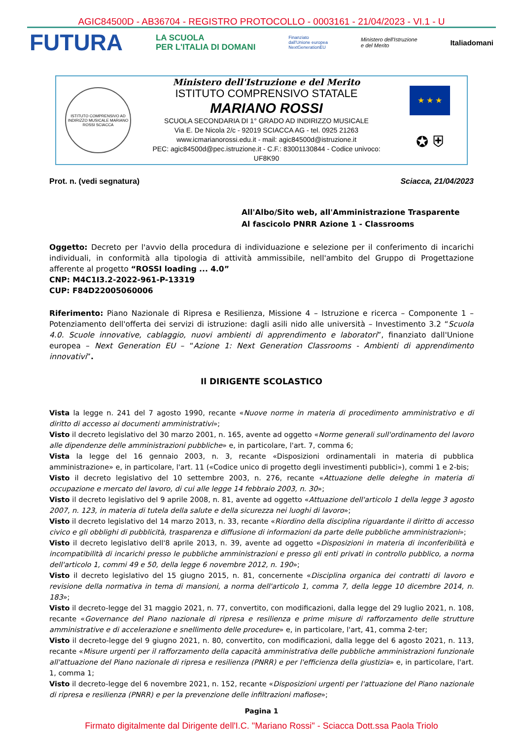AGIC84500D - AB36704 - REGISTRO PROTOCOLLO - 0003161 - 21/04/2023 - VI.1 - U
FUTURA
LA SCUOLA
PER L'ITALIA DI DOMANI
Finanziato
dall'Unione europea
NextGenerationEU
Ministero dell'Istruzione
e del Merito
Italiadomani
ISTITUTO COMPRENSIVO AD INDIRIZZO MUSICALE MARIANO ROSSI SCIACCA
Ministero dell'Istruzione e del Merito
ISTITUTO COMPRENSIVO STATALE
MARIANO ROSSI
SCUOLA SECONDARIA DI 1° GRADO AD INDIRIZZO MUSICALE
Via E. De Nicola 2/c - 92019 SCIACCA AG - tel. 0925 21263
www.icmarianorossi.edu.it - mail: agic84500d@istruzione.it
PEC: agic84500d@pec.istruzione.it - C.F.: 83001130844 - Codice univoco: UF8K90
★ ★ ★
✪ ⛨
Prot. n. (vedi segnatura) Sciacca, 21/04/2023
All'Albo/Sito web, all'Amministrazione Trasparente
Al fascicolo PNRR Azione 1 - Classrooms
Oggetto: Decreto per l'avvio della procedura di individuazione e selezione per il conferimento di incarichi individuali, in conformità alla tipologia di attività ammissibile, nell'ambito del Gruppo di Progettazione afferente al progetto “ROSSI loading ... 4.0”
CNP: M4C1I3.2-2022-961-P-13319
CUP: F84D22005060006
Riferimento: Piano Nazionale di Ripresa e Resilienza, Missione 4 – Istruzione e ricerca – Componente 1 – Potenziamento dell'offerta dei servizi di istruzione: dagli asili nido alle università – Investimento 3.2 “Scuola 4.0. Scuole innovative, cablaggio, nuovi ambienti di apprendimento e laboratori”, finanziato dall'Unione europea – Next Generation EU – “Azione 1: Next Generation Classrooms - Ambienti di apprendimento innovativi”.
Il DIRIGENTE SCOLASTICO
Vista la legge n. 241 del 7 agosto 1990, recante «Nuove norme in materia di procedimento amministrativo e di diritto di accesso ai documenti amministrativi»;
Visto il decreto legislativo del 30 marzo 2001, n. 165, avente ad oggetto «Norme generali sull'ordinamento del lavoro alle dipendenze delle amministrazioni pubbliche» e, in particolare, l'art. 7, comma 6;
Vista la legge del 16 gennaio 2003, n. 3, recante «Disposizioni ordinamentali in materia di pubblica amministrazione» e, in particolare, l'art. 11 («Codice unico di progetto degli investimenti pubblici»), commi 1 e 2-bis;
Visto il decreto legislativo del 10 settembre 2003, n. 276, recante «Attuazione delle deleghe in materia di occupazione e mercato del lavoro, di cui alle legge 14 febbraio 2003, n. 30»;
Visto il decreto legislativo del 9 aprile 2008, n. 81, avente ad oggetto «Attuazione dell'articolo 1 della legge 3 agosto 2007, n. 123, in materia di tutela della salute e della sicurezza nei luoghi di lavoro»;
Visto il decreto legislativo del 14 marzo 2013, n. 33, recante «Riordino della disciplina riguardante il diritto di accesso civico e gli obblighi di pubblicità, trasparenza e diffusione di informazioni da parte delle pubbliche amministrazioni»;
Visto il decreto legislativo dell'8 aprile 2013, n. 39, avente ad oggetto «Disposizioni in materia di inconferibilità e incompatibilità di incarichi presso le pubbliche amministrazioni e presso gli enti privati in controllo pubblico, a norma dell'articolo 1, commi 49 e 50, della legge 6 novembre 2012, n. 190»;
Visto il decreto legislativo del 15 giugno 2015, n. 81, concernente «Disciplina organica dei contratti di lavoro e revisione della normativa in tema di mansioni, a norma dell'articolo 1, comma 7, della legge 10 dicembre 2014, n. 183»;
Visto il decreto-legge del 31 maggio 2021, n. 77, convertito, con modificazioni, dalla legge del 29 luglio 2021, n. 108, recante «Governance del Piano nazionale di ripresa e resilienza e prime misure di rafforzamento delle strutture amministrative e di accelerazione e snellimento delle procedure» e, in particolare, l'art, 41, comma 2-ter;
Visto il decreto-legge del 9 giugno 2021, n. 80, convertito, con modificazioni, dalla legge del 6 agosto 2021, n. 113, recante «Misure urgenti per il rafforzamento della capacità amministrativa delle pubbliche amministrazioni funzionale all'attuazione del Piano nazionale di ripresa e resilienza (PNRR) e per l'efficienza della giustizia» e, in particolare, l'art. 1, comma 1;
Visto il decreto-legge del 6 novembre 2021, n. 152, recante «Disposizioni urgenti per l'attuazione del Piano nazionale di ripresa e resilienza (PNRR) e per la prevenzione delle infiltrazioni mafiose»;
Pagina 1
Firmato digitalmente dal Dirigente dell'I.C. "Mariano Rossi" - Sciacca Dott.ssa Paola Triolo